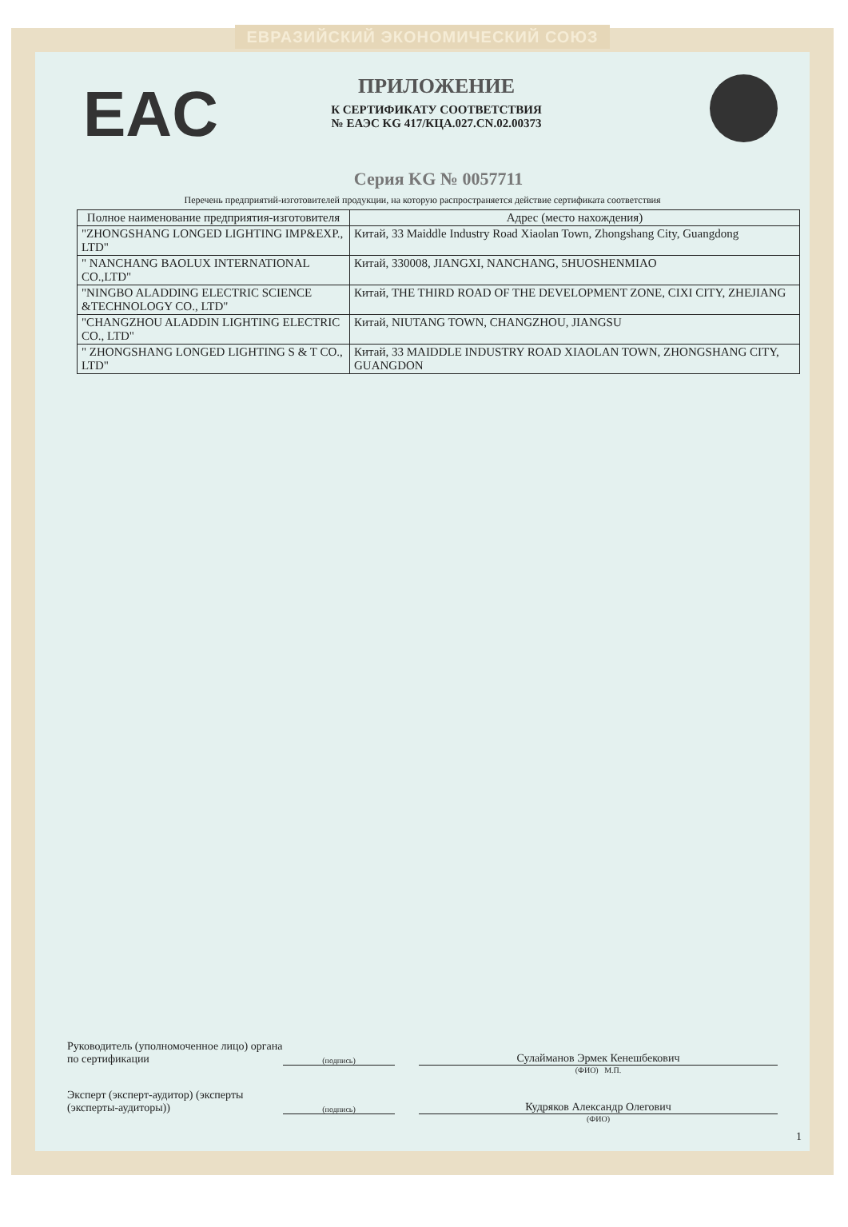ЕВРАЗИЙСКИЙ ЭКОНОМИЧЕСКИЙ СОЮЗ
EAC
ПРИЛОЖЕНИЕ
К СЕРТИФИКАТУ СООТВЕТСТВИЯ
№ ЕАЭС KG 417/КЦА.027.CN.02.00373
Серия KG № 0057711
Перечень предприятий-изготовителей продукции, на которую распространяется действие сертификата соответствия
| Полное наименование предприятия-изготовителя | Адрес (место нахождения) |
| --- | --- |
| "ZHONGSHANG LONGED LIGHTING IMP&EXP., LTD" | Китай, 33 Maiddle Industry Road Xiaolan Town, Zhongshang City, Guangdong |
| " NANCHANG BAOLUX INTERNATIONAL CO.,LTD" | Китай, 330008, JIANGXI, NANCHANG, 5HUOSHENMIAO |
| "NINGBO ALADDING ELECTRIC SCIENCE &TECHNOLOGY CO., LTD" | Китай, THE THIRD ROAD OF THE DEVELOPMENT ZONE, CIXI CITY, ZHEJIANG |
| "CHANGZHOU ALADDIN LIGHTING ELECTRIC CO., LTD" | Китай, NIUTANG TOWN, CHANGZHOU, JIANGSU |
| " ZHONGSHANG LONGED LIGHTING S & T CO., LTD" | Китай, 33 MAIDDLE INDUSTRY ROAD XIAOLAN TOWN, ZHONGSHANG CITY, GUANGDON |
Руководитель (уполномоченное лицо) органа по сертификации
(подпись)
Сулайманов Эрмек Кенешбекович
(ФИО) М.П.
Эксперт (эксперт-аудитор) (эксперты (эксперты-аудиторы))
(подпись)
Кудряков Александр Олегович
(ФИО)
1